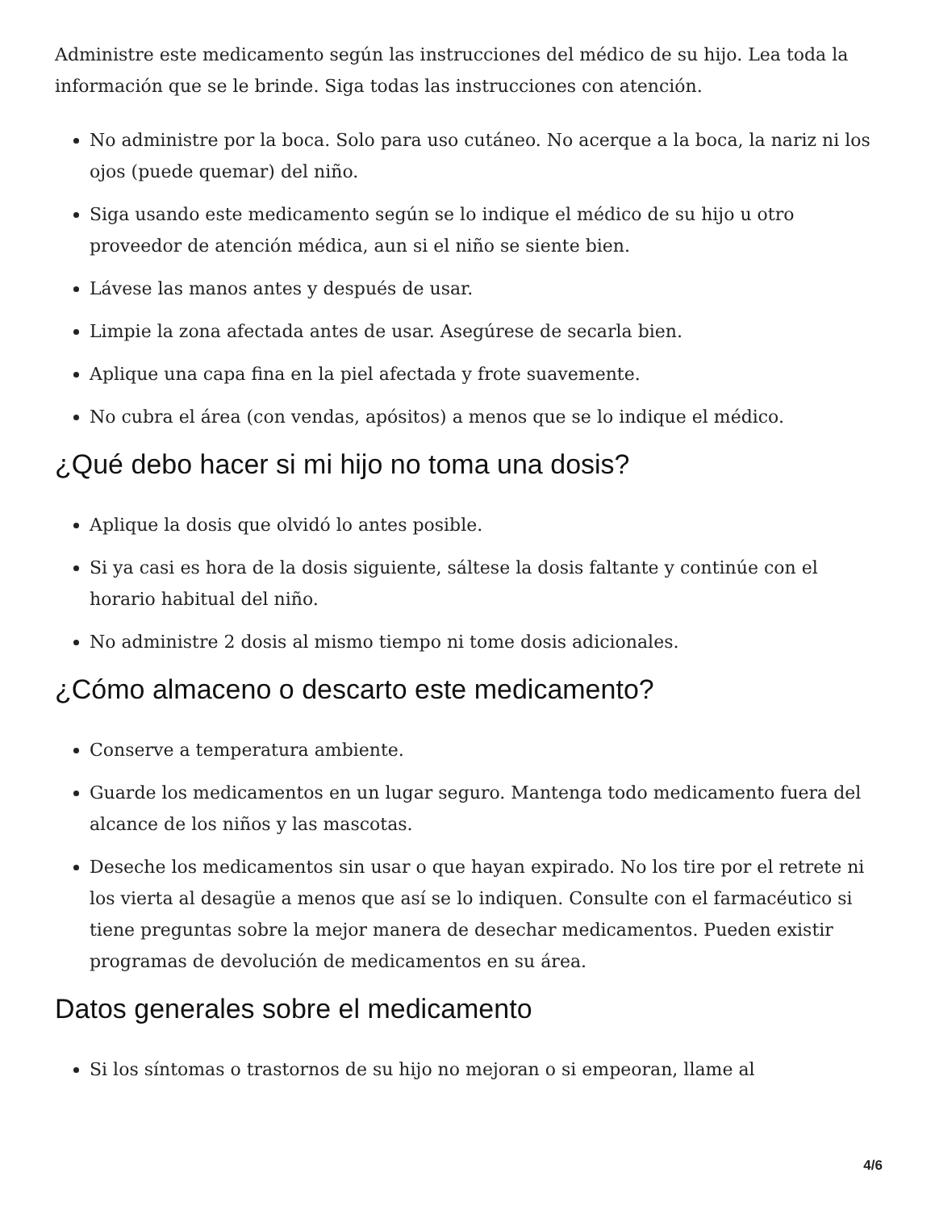Administre este medicamento según las instrucciones del médico de su hijo. Lea toda la información que se le brinde. Siga todas las instrucciones con atención.
No administre por la boca. Solo para uso cutáneo. No acerque a la boca, la nariz ni los ojos (puede quemar) del niño.
Siga usando este medicamento según se lo indique el médico de su hijo u otro proveedor de atención médica, aun si el niño se siente bien.
Lávese las manos antes y después de usar.
Limpie la zona afectada antes de usar. Asegúrese de secarla bien.
Aplique una capa fina en la piel afectada y frote suavemente.
No cubra el área (con vendas, apósitos) a menos que se lo indique el médico.
¿Qué debo hacer si mi hijo no toma una dosis?
Aplique la dosis que olvidó lo antes posible.
Si ya casi es hora de la dosis siguiente, sáltese la dosis faltante y continúe con el horario habitual del niño.
No administre 2 dosis al mismo tiempo ni tome dosis adicionales.
¿Cómo almaceno o descarto este medicamento?
Conserve a temperatura ambiente.
Guarde los medicamentos en un lugar seguro. Mantenga todo medicamento fuera del alcance de los niños y las mascotas.
Deseche los medicamentos sin usar o que hayan expirado. No los tire por el retrete ni los vierta al desagüe a menos que así se lo indiquen. Consulte con el farmacéutico si tiene preguntas sobre la mejor manera de desechar medicamentos. Pueden existir programas de devolución de medicamentos en su área.
Datos generales sobre el medicamento
Si los síntomas o trastornos de su hijo no mejoran o si empeoran, llame al
4/6